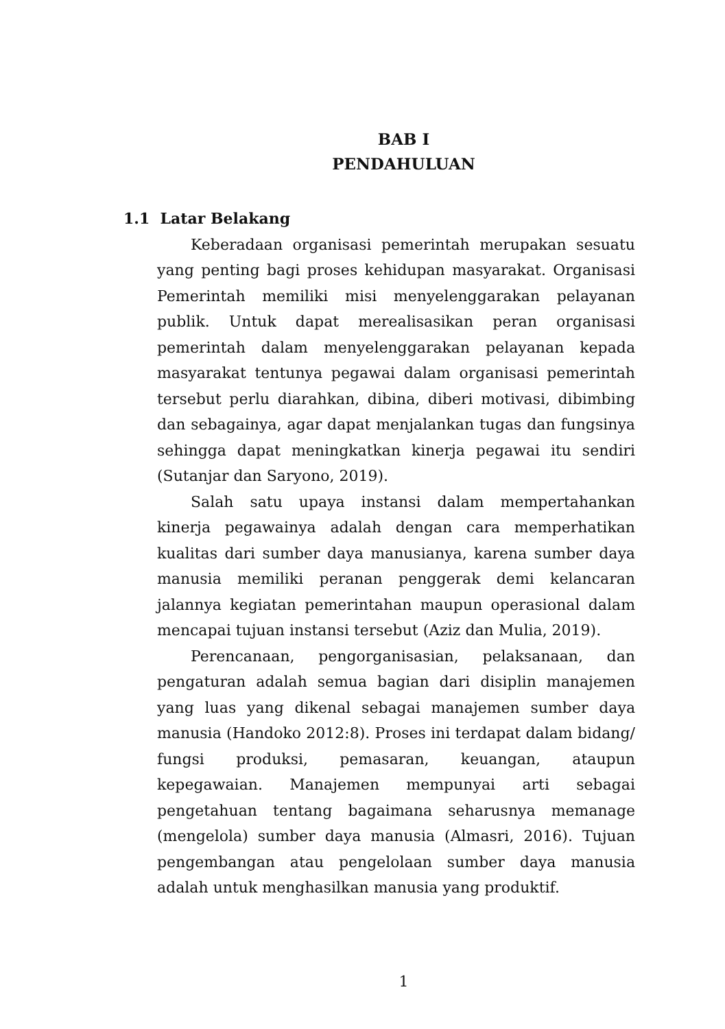BAB I
PENDAHULUAN
1.1 Latar Belakang
Keberadaan organisasi pemerintah merupakan sesuatu yang penting bagi proses kehidupan masyarakat. Organisasi Pemerintah memiliki misi menyelenggarakan pelayanan publik. Untuk dapat merealisasikan peran organisasi pemerintah dalam menyelenggarakan pelayanan kepada masyarakat tentunya pegawai dalam organisasi pemerintah tersebut perlu diarahkan, dibina, diberi motivasi, dibimbing dan sebagainya, agar dapat menjalankan tugas dan fungsinya sehingga dapat meningkatkan kinerja pegawai itu sendiri (Sutanjar dan Saryono, 2019).
Salah satu upaya instansi dalam mempertahankan kinerja pegawainya adalah dengan cara memperhatikan kualitas dari sumber daya manusianya, karena sumber daya manusia memiliki peranan penggerak demi kelancaran jalannya kegiatan pemerintahan maupun operasional dalam mencapai tujuan instansi tersebut (Aziz dan Mulia, 2019).
Perencanaan, pengorganisasian, pelaksanaan, dan pengaturan adalah semua bagian dari disiplin manajemen yang luas yang dikenal sebagai manajemen sumber daya manusia (Handoko 2012:8). Proses ini terdapat dalam bidang/ fungsi produksi, pemasaran, keuangan, ataupun kepegawaian. Manajemen mempunyai arti sebagai pengetahuan tentang bagaimana seharusnya memanage (mengelola) sumber daya manusia (Almasri, 2016). Tujuan pengembangan atau pengelolaan sumber daya manusia adalah untuk menghasilkan manusia yang produktif.
1